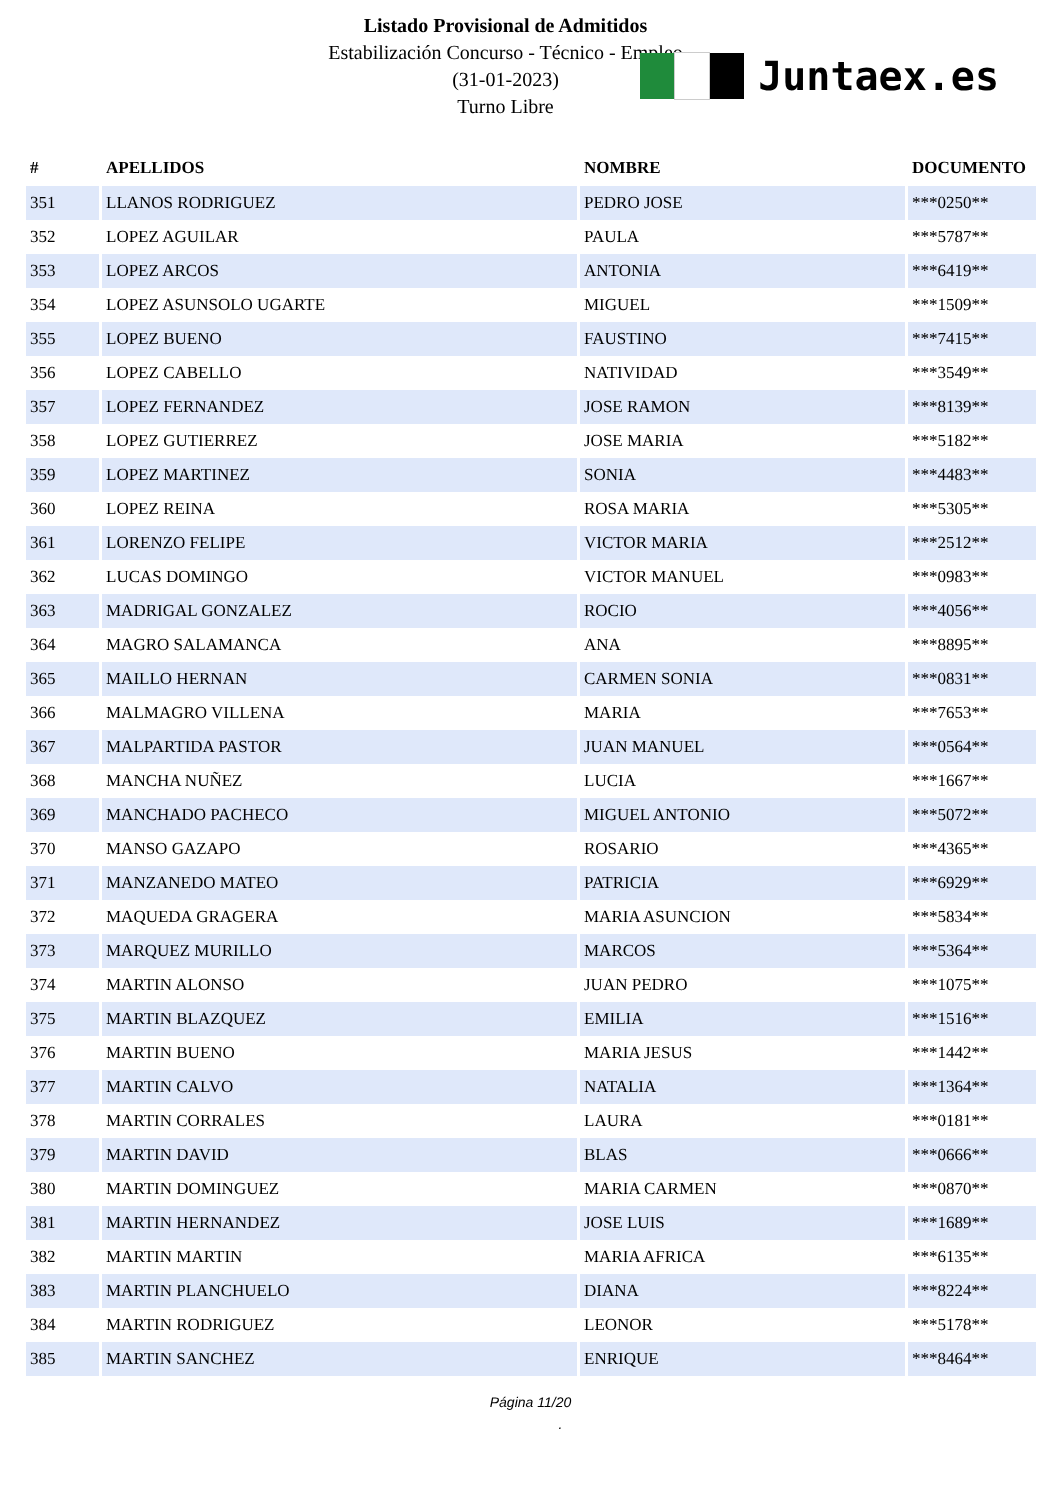Listado Provisional de Admitidos
Estabilización Concurso - Técnico - Empleo
(31-01-2023)
Turno Libre
Juntaex.es
| # | APELLIDOS | NOMBRE | DOCUMENTO |
| --- | --- | --- | --- |
| 351 | LLANOS RODRIGUEZ | PEDRO JOSE | ***0250** |
| 352 | LOPEZ AGUILAR | PAULA | ***5787** |
| 353 | LOPEZ ARCOS | ANTONIA | ***6419** |
| 354 | LOPEZ ASUNSOLO UGARTE | MIGUEL | ***1509** |
| 355 | LOPEZ BUENO | FAUSTINO | ***7415** |
| 356 | LOPEZ CABELLO | NATIVIDAD | ***3549** |
| 357 | LOPEZ FERNANDEZ | JOSE RAMON | ***8139** |
| 358 | LOPEZ GUTIERREZ | JOSE MARIA | ***5182** |
| 359 | LOPEZ MARTINEZ | SONIA | ***4483** |
| 360 | LOPEZ REINA | ROSA MARIA | ***5305** |
| 361 | LORENZO FELIPE | VICTOR MARIA | ***2512** |
| 362 | LUCAS DOMINGO | VICTOR MANUEL | ***0983** |
| 363 | MADRIGAL GONZALEZ | ROCIO | ***4056** |
| 364 | MAGRO SALAMANCA | ANA | ***8895** |
| 365 | MAILLO HERNAN | CARMEN SONIA | ***0831** |
| 366 | MALMAGRO VILLENA | MARIA | ***7653** |
| 367 | MALPARTIDA PASTOR | JUAN MANUEL | ***0564** |
| 368 | MANCHA NUÑEZ | LUCIA | ***1667** |
| 369 | MANCHADO PACHECO | MIGUEL ANTONIO | ***5072** |
| 370 | MANSO GAZAPO | ROSARIO | ***4365** |
| 371 | MANZANEDO MATEO | PATRICIA | ***6929** |
| 372 | MAQUEDA GRAGERA | MARIA ASUNCION | ***5834** |
| 373 | MARQUEZ MURILLO | MARCOS | ***5364** |
| 374 | MARTIN ALONSO | JUAN PEDRO | ***1075** |
| 375 | MARTIN BLAZQUEZ | EMILIA | ***1516** |
| 376 | MARTIN BUENO | MARIA JESUS | ***1442** |
| 377 | MARTIN CALVO | NATALIA | ***1364** |
| 378 | MARTIN CORRALES | LAURA | ***0181** |
| 379 | MARTIN DAVID | BLAS | ***0666** |
| 380 | MARTIN DOMINGUEZ | MARIA CARMEN | ***0870** |
| 381 | MARTIN HERNANDEZ | JOSE LUIS | ***1689** |
| 382 | MARTIN MARTIN | MARIA AFRICA | ***6135** |
| 383 | MARTIN PLANCHUELO | DIANA | ***8224** |
| 384 | MARTIN RODRIGUEZ | LEONOR | ***5178** |
| 385 | MARTIN SANCHEZ | ENRIQUE | ***8464** |
Página 11/20
.